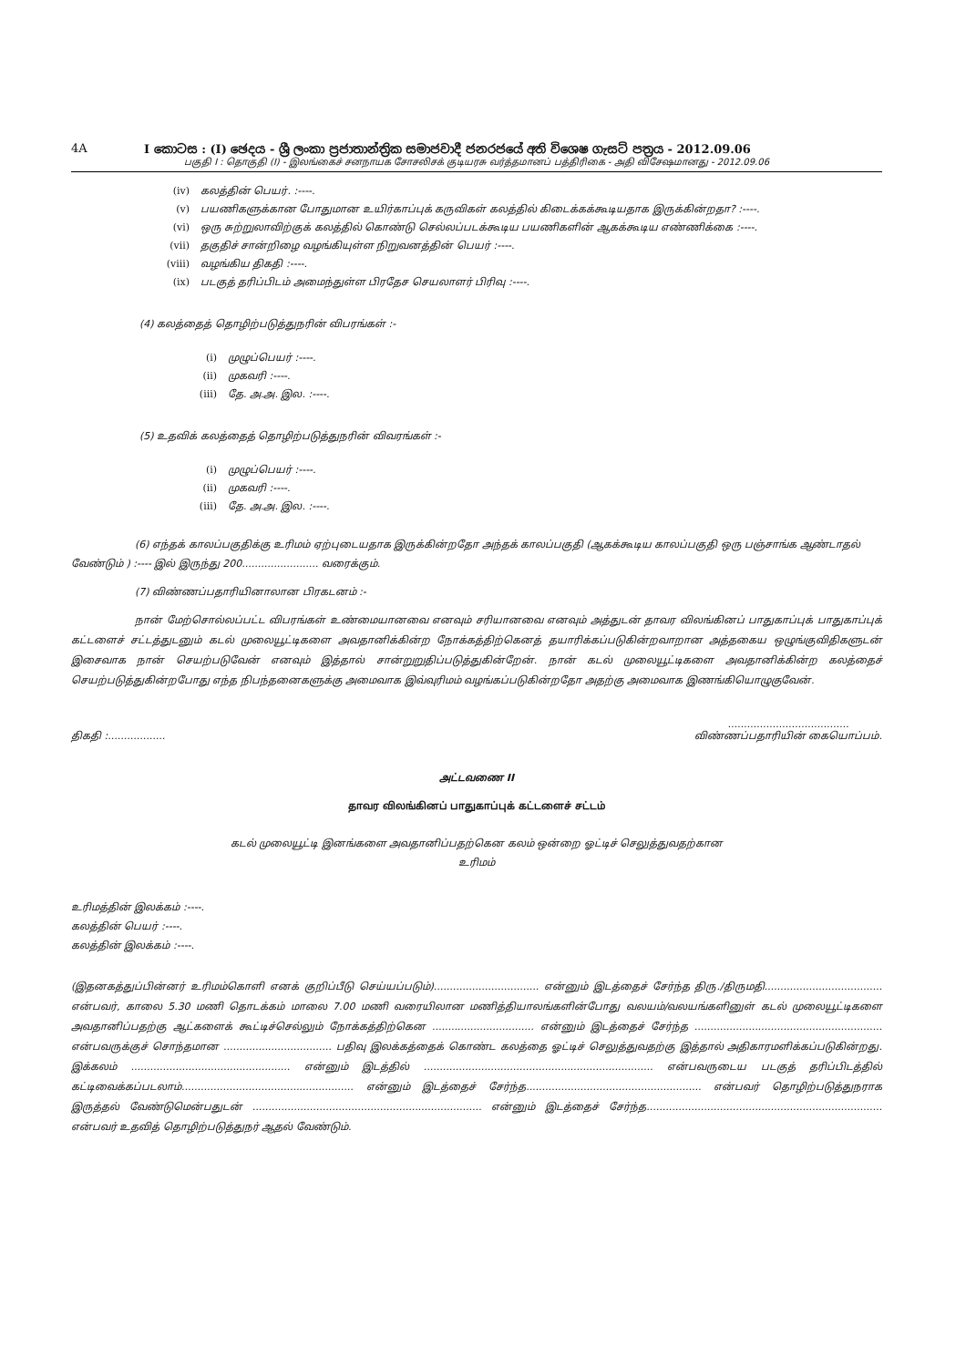4A I කොටස : (I) ඡෙදය - ශ්‍රී ලංකා ප්‍රජාතාන්ත්‍රික සමාජවාදී ජනරජයේ අති විශෙෂ ගැසට් පත්‍රය - 2012.09.06
பகுதி I : தொகுதி (I) - இலங்கைச் சனநாயக சோசலிசக் குடியரசு வர்த்தமானப் பத்திரிகை - அதி விசேஷமானது - 2012.09.06
(iv) கலத்தின் பெயர். :----.
(v) பயணிகளுக்கான போதுமான உயிர்காப்புக் கருவிகள் கலத்தில் கிடைக்கக்கூடியதாக இருக்கின்றதா? :----.
(vi) ஒரு சுற்றுலாவிற்குக் கலத்தில் கொண்டு செல்லப்படக்கூடிய பயணிகளின் ஆகக்கூடிய எண்ணிக்கை :----.
(vii) தகுதிச் சான்றிழை வழங்கியுள்ள நிறுவனத்தின் பெயர் :----.
(viii) வழங்கிய திகதி :----.
(ix) படகுத் தரிப்பிடம் அமைந்துள்ள பிரதேச செயலாளர் பிரிவு :----.
(4) கலத்தைத் தொழிற்படுத்துநரின் விபரங்கள் :-
(i) முழுப்பெயர் :----.
(ii) முகவரி :----.
(iii) தே. அ.அ. இல. :----.
(5) உதவிக் கலத்தைத் தொழிற்படுத்துநரின் விவரங்கள் :-
(i) முழுப்பெயர் :----.
(ii) முகவரி :----.
(iii) தே. அ.அ. இல. :----.
(6) எந்தக் காலப்பகுதிக்கு உரிமம் ஏற்புடையதாக இருக்கின்றதோ அந்தக் காலப்பகுதி (ஆகக்கூடிய காலப்பகுதி ஒரு பஞ்சாங்க ஆண்டாதல் வேண்டும் ) :---- இல் இருந்து 200........................ வரைக்கும்.
(7) விண்ணப்பதாரியினாலான பிரகடனம் :-
நான் மேற்சொல்லப்பட்ட விபரங்கள் உண்மையானவை எனவும் சரியானவை எனவும் அத்துடன் தாவர விலங்கினப் பாதுகாப்புக் பாதுகாப்புக் கட்டளைச் சட்டத்துடனும் கடல் முலையூட்டிகளை அவதானிக்கின்ற நோக்கத்திற்கெனத் தயாரிக்கப்படுகின்றவாறான அத்தகைய ஒழுங்குவிதிகளுடன் இசைவாக நான் செயற்படுவேன் எனவும் இத்தால் சான்றுறுதிப்படுத்துகின்றேன். நான் கடல் முலையூட்டிகளை அவதானிக்கின்ற கலத்தைச் செயற்படுத்துகின்றபோது எந்த நிபந்தனைகளுக்கு அமைவாக இவ்வுரிமம் வழங்கப்படுகின்றதோ அதற்கு அமைவாக இணங்கியொழுகுவேன்.
திகதி :........................................................
விண்ணப்பதாரியின் கையொப்பம்.
அட்டவணை II
தாவர விலங்கினப் பாதுகாப்புக் கட்டளைச் சட்டம்
கடல் முலையூட்டி இனங்களை அவதானிப்பதற்கென கலம் ஒன்றை ஓட்டிச் செலுத்துவதற்கான
உரிமம்
உரிமத்தின் இலக்கம் :----.
கலத்தின் பெயர் :----.
கலத்தின் இலக்கம் :----.
(இதனகத்துப்பின்னர் உரிமம்கொளி எனக் குறிப்பீடு செய்யப்படும்)................................. என்னும் இடத்தைச் சேர்ந்த திரு./திருமதி..................................... என்பவர், காலை 5.30 மணி தொடக்கம் மாலை 7.00 மணி வரையிலான மணித்தியாலங்களின்போது வலயம்/வலயங்களினுள் கடல் முலையூட்டிகளை அவதானிப்பதற்கு ஆட்களைக் கூட்டிச்செல்லும் நோக்கத்திற்கென ................................ என்னும் இடத்தைச் சேர்ந்த ........................................................... என்பவருக்குச் சொந்தமான .................................. பதிவு இலக்கத்தைக் கொண்ட கலத்தை ஓட்டிச் செலுத்துவதற்கு இத்தால் அதிகாரமளிக்கப்படுகின்றது. இக்கலம் .................................................. என்னும் இடத்தில் ........................................................................ என்பவருடைய படகுத் தரிப்பிடத்தில் கட்டிவைக்கப்படலாம்...................................................... என்னும் இடத்தைச் சேர்ந்த....................................................... என்பவர் தொழிற்படுத்துநராக இருத்தல் வேண்டுமென்பதுடன் ........................................................................ என்னும் இடத்தைச் சேர்ந்த.......................................................................... என்பவர் உதவித் தொழிற்படுத்துநர் ஆதல் வேண்டும்.